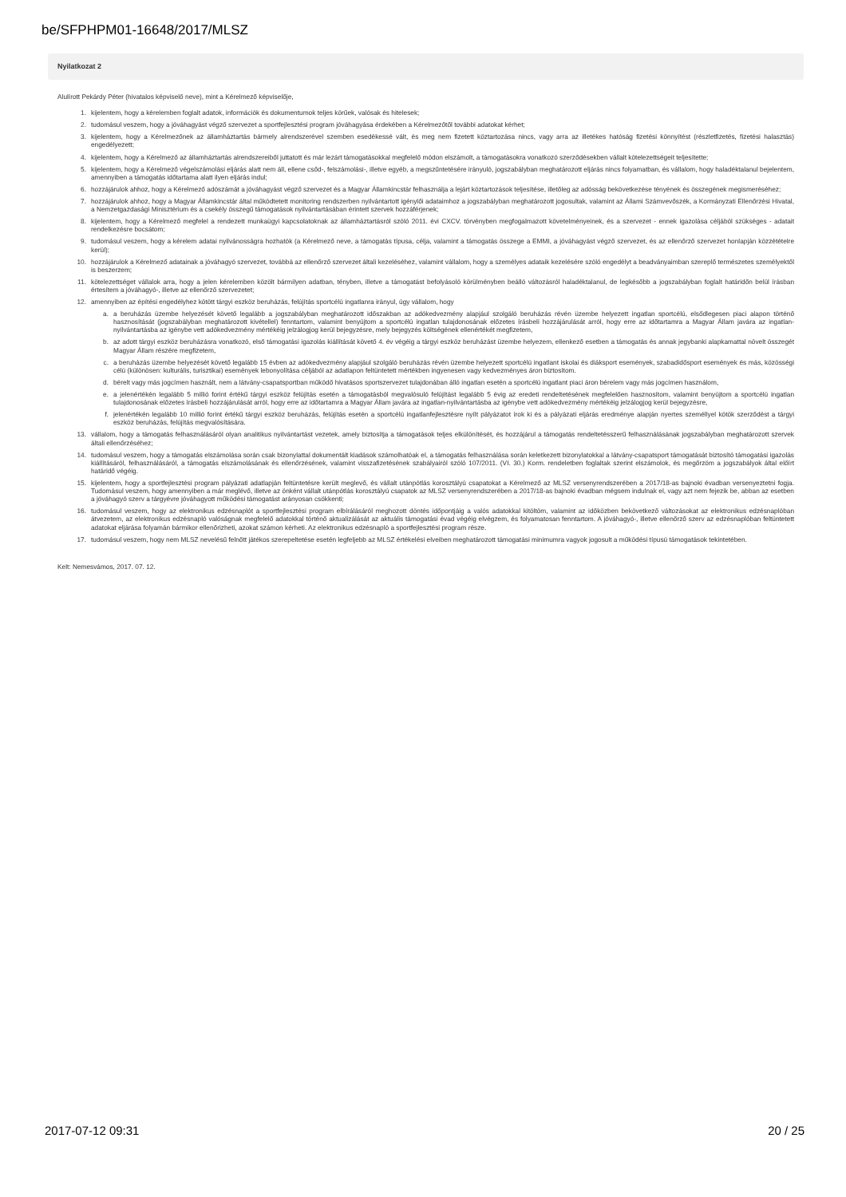be/SFPHPM01-16648/2017/MLSZ
Nyilatkozat 2
Alulírott Pekárdy Péter (hivatalos képviselő neve), mint a Kérelmező képviselője,
1. kijelentem, hogy a kérelemben foglalt adatok, információk és dokumentumok teljes körűek, valósak és hitelesek;
2. tudomásul veszem, hogy a jóváhagyást végző szervezet a sportfejlesztési program jóváhagyása érdekében a Kérelmezőtől további adatokat kérhet;
3. kijelentem, hogy a Kérelmezőnek az államháztartás bármely alrendszerével szemben esedékessé vált, és meg nem fizetett köztartozása nincs, vagy arra az illetékes hatóság fizetési könnyítést (részletfizetés, fizetési halasztás) engedélyezett;
4. kijelentem, hogy a Kérelmező az államháztartás alrendszereiből juttatott és már lezárt támogatásokkal megfelelő módon elszámolt, a támogatásokra vonatkozó szerződésekben vállalt kötelezettségeit teljesítette;
5. kijelentem, hogy a Kérelmező végelszámolási eljárás alatt nem áll, ellene csőd-, felszámolási-, illetve egyéb, a megszűntetésére irányuló, jogszabályban meghatározott eljárás nincs folyamatban, és vállalom, hogy haladéktalanul bejelentem, amennyiben a támogatás időtartama alatt ilyen eljárás indul;
6. hozzájárulok ahhoz, hogy a Kérelmező adószámát a jóváhagyást végző szervezet és a Magyar Államkincstár felhasználja a lejárt köztartozások teljesítése, illetőleg az adósság bekövetkezése tényének és összegének megismeréséhez;
7. hozzájárulok ahhoz, hogy a Magyar Államkincstár által működtetett monitoring rendszerben nyilvántartott igénylői adataimhoz a jogszabályban meghatározott jogosultak, valamint az Állami Számvevőszék, a Kormányzati Ellenőrzési Hivatal, a Nemzetgazdasági Minisztérium és a csekély összegű támogatások nyilvántartásában érintett szervek hozzáférjenek;
8. kijelentem, hogy a Kérelmező megfelel a rendezett munkaügyi kapcsolatoknak az államháztartásról szóló 2011. évi CXCV. törvényben megfogalmazott követelményeinek, és a szervezet - ennek igazolása céljából szükséges - adatait rendelkezésre bocsátom;
9. tudomásul veszem, hogy a kérelem adatai nyilvánosságra hozhatók (a Kérelmező neve, a támogatás típusa, célja, valamint a támogatás összege a EMMI, a jóváhagyást végző szervezet, és az ellenőrző szervezet honlapján közzétételre kerül);
10. hozzájárulok a Kérelmező adatainak a jóváhagyó szervezet, továbbá az ellenőrző szervezet általi kezeléséhez, valamint vállalom, hogy a személyes adataik kezelésére szóló engedélyt a beadványaimban szereplő természetes személyektől is beszerzem;
11. kötelezettséget vállalok arra, hogy a jelen kérelemben közölt bármilyen adatban, tényben, illetve a támogatást befolyásoló körülményben beálló változásról haladéktalanul, de legkésőbb a jogszabályban foglalt határidőn belül írásban értesítem a jóváhagyó-, illetve az ellenőrző szervezetet;
12. amennyiben az építési engedélyhez kötött tárgyi eszköz beruházás, felújítás sportcélú ingatlanra irányul, úgy vállalom, hogy
a. a beruházás üzembe helyezését követő legalább a jogszabályban meghatározott időszakban az adókedvezmény alapjául szolgáló beruházás révén üzembe helyezett ingatlan sportcélú, elsődlegesen piaci alapon történő hasznosítását (jogszabályban meghatározott kivétellel) fenntartom, valamint benyújtom a sportcélú ingatlan tulajdonosának előzetes írásbeli hozzájárulását arról, hogy erre az időtartamra a Magyar Állam javára az ingatlan-nyilvántartásba az igénybe vett adókedvezmény mértékéig jelzálogjog kerül bejegyzésre, mely bejegyzés költségének ellenértékét megfizetem,
b. az adott tárgyi eszköz beruházásra vonatkozó, első támogatási igazolás kiállítását követő 4. év végéig a tárgyi eszköz beruházást üzembe helyezem, ellenkező esetben a támogatás és annak jegybanki alapkamattal növelt összegét Magyar Állam részére megfizetem,
c. a beruházás üzembe helyezését követő legalább 15 évben az adókedvezmény alapjául szolgáló beruházás révén üzembe helyezett sportcélú ingatlant iskolai és diáksport események, szabadidősport események és más, közösségi célú (különösen: kulturális, turisztikai) események lebonyolítása céljából az adatlapon feltüntetett mértékben ingyenesen vagy kedvezményes áron biztosítom.
d. bérelt vagy más jogcímen használt, nem a látvány-csapatsportban működő hivatásos sportszervezet tulajdonában álló ingatlan esetén a sportcélú ingatlant piaci áron bérelem vagy más jogcímen használom,
e. a jelenértékén legalább 5 millió forint értékű tárgyi eszköz felújítás esetén a támogatásból megvalósuló felújítást legalább 5 évig az eredeti rendeltetésének megfelelően hasznosítom, valamint benyújtom a sportcélú ingatlan tulajdonosának előzetes írásbeli hozzájárulását arról, hogy erre az időtartamra a Magyar Állam javára az ingatlan-nyilvántartásba az igénybe vett adókedvezmény mértékéig jelzálogjog kerül bejegyzésre,
f. jelenértékén legalább 10 millió forint értékű tárgyi eszköz beruházás, felújítás esetén a sportcélú ingatlanfejlesztésre nyílt pályázatot írok ki és a pályázati eljárás eredménye alapján nyertes személlyel kötök szerződést a tárgyi eszköz beruházás, felújítás megvalósítására.
13. vállalom, hogy a támogatás felhasználásáról olyan analitikus nyilvántartást vezetek, amely biztosítja a támogatások teljes elkülönítését, és hozzájárul a támogatás rendeltetésszerű felhasználásának jogszabályban meghatározott szervek általi ellenőrzéséhez;
14. tudomásul veszem, hogy a támogatás elszámolása során csak bizonylattal dokumentált kiadások számolhatóak el, a támogatás felhasználása során keletkezett bizonylatokkal a látvány-csapatsport támogatását biztosító támogatási igazolás kiállításáról, felhasználásáról, a támogatás elszámolásának és ellenőrzésének, valamint visszafizetésének szabályairól szóló 107/2011. (VI. 30.) Korm. rendeletben foglaltak szerint elszámolok, és megőrzöm a jogszabályok által előírt határidő végéig.
15. kijelentem, hogy a sportfejlesztési program pályázati adatlapján feltüntetésre került meglevő, és vállalt utánpótlás korosztályú csapatokat a Kérelmező az MLSZ versenyrendszerében a 2017/18-as bajnoki évadban versenyeztetni fogja. Tudomásul veszem, hogy amennyiben a már meglévő, illetve az önként vállalt utánpótlás korosztályú csapatok az MLSZ versenyrendszerében a 2017/18-as bajnoki évadban mégsem indulnak el, vagy azt nem fejezik be, abban az esetben a jóváhagyó szerv a tárgyévre jóváhagyott működési támogatást arányosan csökkenti;
16. tudomásul veszem, hogy az elektronikus edzésnaplót a sportfejlesztési program elbírálásáról meghozott döntés időpontjáig a valós adatokkal kitöltöm, valamint az időközben bekövetkező változásokat az elektronikus edzésnaplóban átvezetem, az elektronikus edzésnapló valóságnak megfelelő adatokkal történő aktualizálását az aktuális támogatási évad végéig elvégzem, és folyamatosan fenntartom. A jóváhagyó-, illetve ellenőrző szerv az edzésnaplóban feltüntetett adatokat eljárása folyamán bármikor ellenőrizheti, azokat számon kérheti. Az elektronikus edzésnapló a sportfejlesztési program része.
17. tudomásul veszem, hogy nem MLSZ nevelésű felnőtt játékos szerepeltetése esetén legfeljebb az MLSZ értékelési elveiben meghatározott támogatási minimumra vagyok jogosult a működési típusú támogatások tekintetében.
Kelt: Nemesvámos, 2017. 07. 12.
2017-07-12 09:31 20 / 25